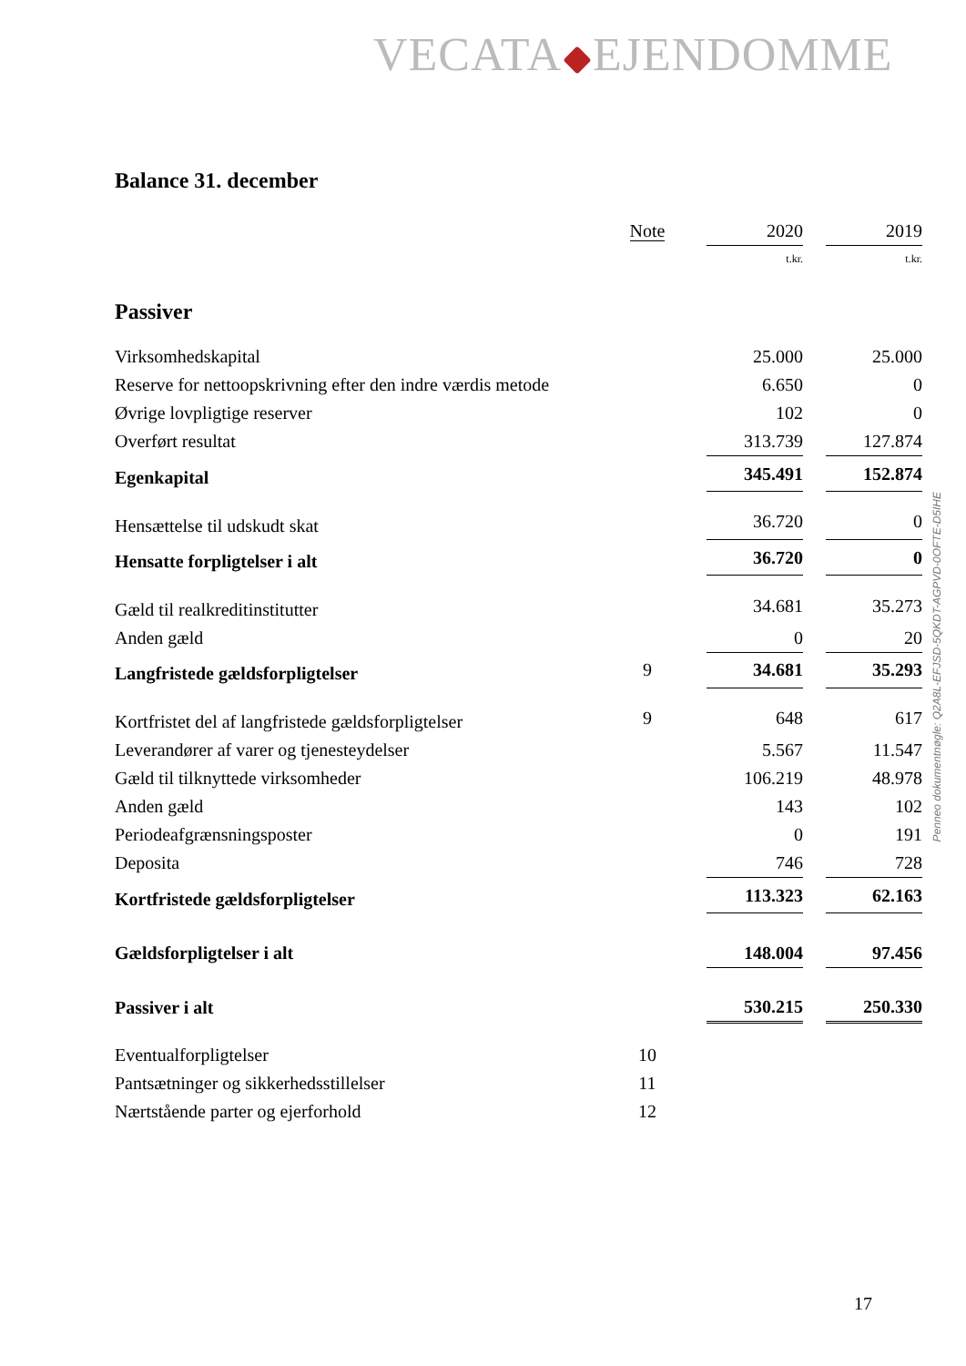VECATA EJENDOMME
Penneo dokumentnøgle: Q2A8L-EFJSD-5QKDT-AGPVD-0OFTE-D5IHE
Balance 31. december
| | Note | 2020 | | 2019 |
| | | t.kr. | | t.kr. |
| Passiver | | | | |
| Virksomhedskapital | | 25.000 | | 25.000 |
| Reserve for nettoopskrivning efter den indre værdis metode | | 6.650 | | 0 |
| Øvrige lovpligtige reserver | | 102 | | 0 |
| Overført resultat | | 313.739 | | 127.874 |
| Egenkapital | | 345.491 | | 152.874 |
| Hensættelse til udskudt skat | | 36.720 | | 0 |
| Hensatte forpligtelser i alt | | 36.720 | | 0 |
| Gæld til realkreditinstitutter | | 34.681 | | 35.273 |
| Anden gæld | | 0 | | 20 |
| Langfristede gældsforpligtelser | 9 | 34.681 | | 35.293 |
| Kortfristet del af langfristede gældsforpligtelser | 9 | 648 | | 617 |
| Leverandører af varer og tjenesteydelser | | 5.567 | | 11.547 |
| Gæld til tilknyttede virksomheder | | 106.219 | | 48.978 |
| Anden gæld | | 143 | | 102 |
| Periodeafgrænsningsposter | | 0 | | 191 |
| Deposita | | 746 | | 728 |
| Kortfristede gældsforpligtelser | | 113.323 | | 62.163 |
| Gældsforpligtelser i alt | | 148.004 | | 97.456 |
| Passiver i alt | | 530.215 | | 250.330 |
| Eventualforpligtelser | 10 | | | |
| Pantsætninger og sikkerhedsstillelser | 11 | | | |
| Nærtstående parter og ejerforhold | 12 | | | |
17